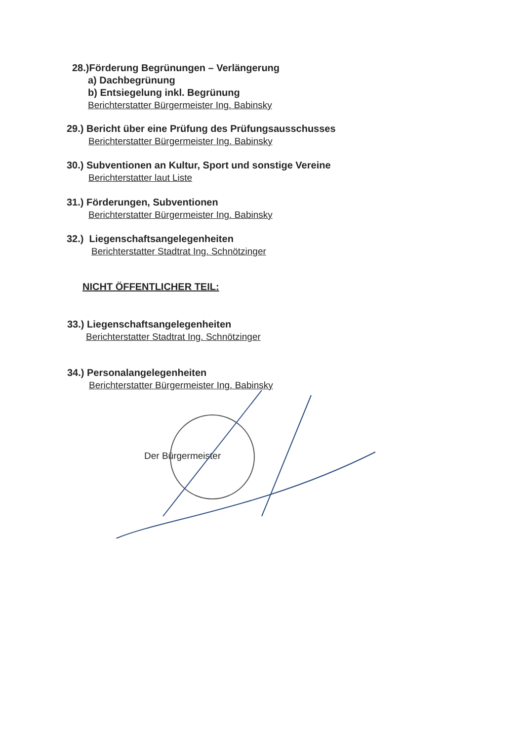28.)Förderung Begrünungen – Verlängerung
a) Dachbegrünung
b) Entsiegelung inkl. Begrünung
Berichterstatter Bürgermeister Ing. Babinsky
29.) Bericht über eine Prüfung des Prüfungsausschusses
Berichterstatter Bürgermeister Ing. Babinsky
30.) Subventionen an Kultur, Sport und sonstige Vereine
Berichterstatter laut Liste
31.) Förderungen, Subventionen
Berichterstatter Bürgermeister Ing. Babinsky
32.) Liegenschaftsangelegenheiten
Berichterstatter Stadtrat Ing. Schnötzinger
NICHT ÖFFENTLICHER TEIL:
33.) Liegenschaftsangelegenheiten
Berichterstatter Stadtrat Ing. Schnötzinger
34.) Personalangelegenheiten
Berichterstatter Bürgermeister Ing. Babinsky
Der Bürgermeister